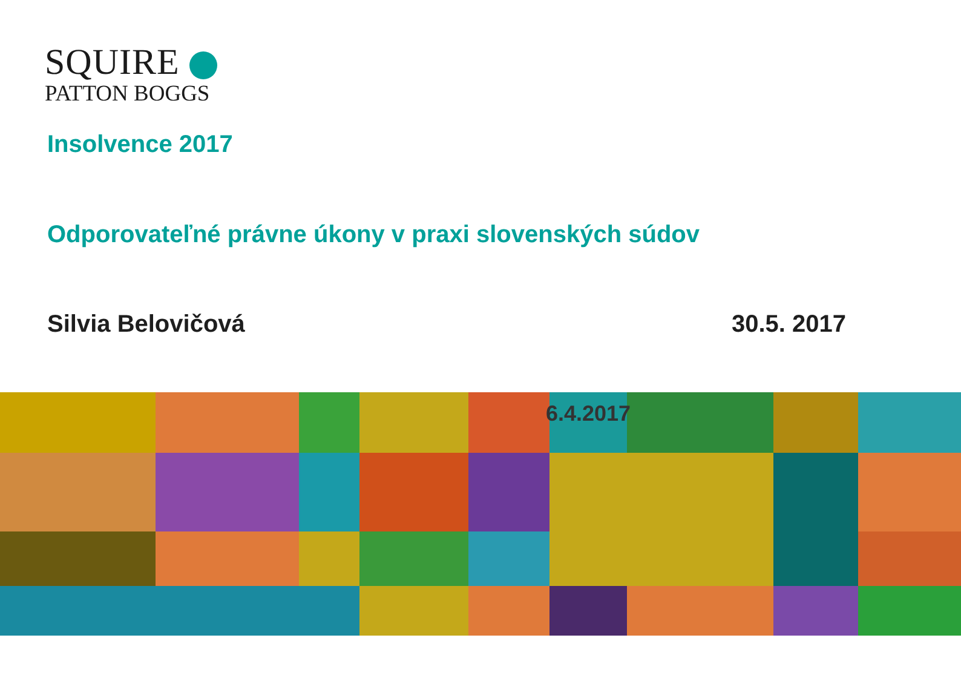SQUIRE
PATTON BOGGS
Insolvence 2017
Odporovateľné právne úkony v praxi slovenských súdov
Silvia Belovičová 30.5. 2017
6.4.2017